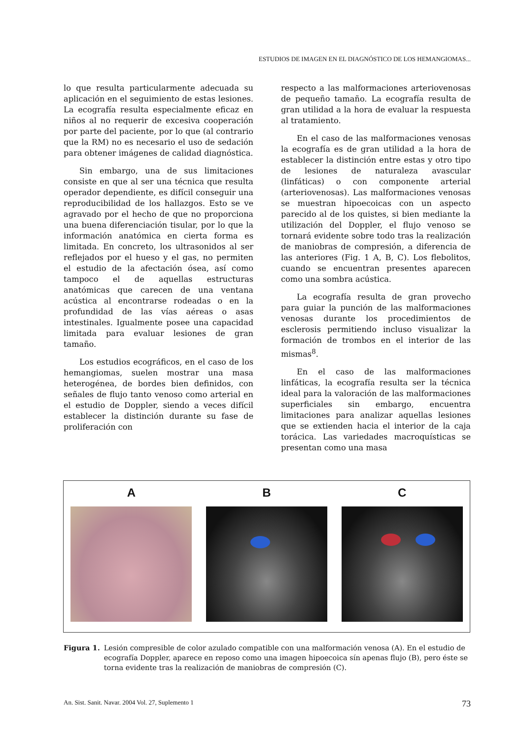ESTUDIOS DE IMAGEN EN EL DIAGNÓSTICO DE LOS HEMANGIOMAS...
lo que resulta particularmente adecuada su aplicación en el seguimiento de estas lesiones. La ecografía resulta especialmente eficaz en niños al no requerir de excesiva cooperación por parte del paciente, por lo que (al contrario que la RM) no es necesario el uso de sedación para obtener imágenes de calidad diagnóstica.
Sin embargo, una de sus limitaciones consiste en que al ser una técnica que resulta operador dependiente, es difícil conseguir una reproducibilidad de los hallazgos. Esto se ve agravado por el hecho de que no proporciona una buena diferenciación tisular, por lo que la información anatómica en cierta forma es limitada. En concreto, los ultrasonidos al ser reflejados por el hueso y el gas, no permiten el estudio de la afectación ósea, así como tampoco el de aquellas estructuras anatómicas que carecen de una ventana acústica al encontrarse rodeadas o en la profundidad de las vías aéreas o asas intestinales. Igualmente posee una capacidad limitada para evaluar lesiones de gran tamaño.
Los estudios ecográficos, en el caso de los hemangiomas, suelen mostrar una masa heterogénea, de bordes bien definidos, con señales de flujo tanto venoso como arterial en el estudio de Doppler, siendo a veces difícil establecer la distinción durante su fase de proliferación con
respecto a las malformaciones arteriovenosas de pequeño tamaño. La ecografía resulta de gran utilidad a la hora de evaluar la respuesta al tratamiento.
En el caso de las malformaciones venosas la ecografía es de gran utilidad a la hora de establecer la distinción entre estas y otro tipo de lesiones de naturaleza avascular (linfáticas) o con componente arterial (arteriovenosas). Las malformaciones venosas se muestran hipoecoicas con un aspecto parecido al de los quistes, si bien mediante la utilización del Doppler, el flujo venoso se tornará evidente sobre todo tras la realización de maniobras de compresión, a diferencia de las anteriores (Fig. 1 A, B, C). Los flebolitos, cuando se encuentran presentes aparecen como una sombra acústica.
La ecografía resulta de gran provecho para guiar la punción de las malformaciones venosas durante los procedimientos de esclerosis permitiendo incluso visualizar la formación de trombos en el interior de las mismas<sup>8</sup>.
En el caso de las malformaciones linfáticas, la ecografía resulta ser la técnica ideal para la valoración de las malformaciones superficiales sin embargo, encuentra limitaciones para analizar aquellas lesiones que se extienden hacia el interior de la caja torácica. Las variedades macroquísticas se presentan como una masa
A B C
Figura 1. Lesión compresible de color azulado compatible con una malformación venosa (A). En el estudio de ecografía Doppler, aparece en reposo como una imagen hipoecoica sín apenas flujo (B), pero éste se torna evidente tras la realización de maniobras de compresión (C).
An. Sist. Sanit. Navar. 2004 Vol. 27, Suplemento 1 73